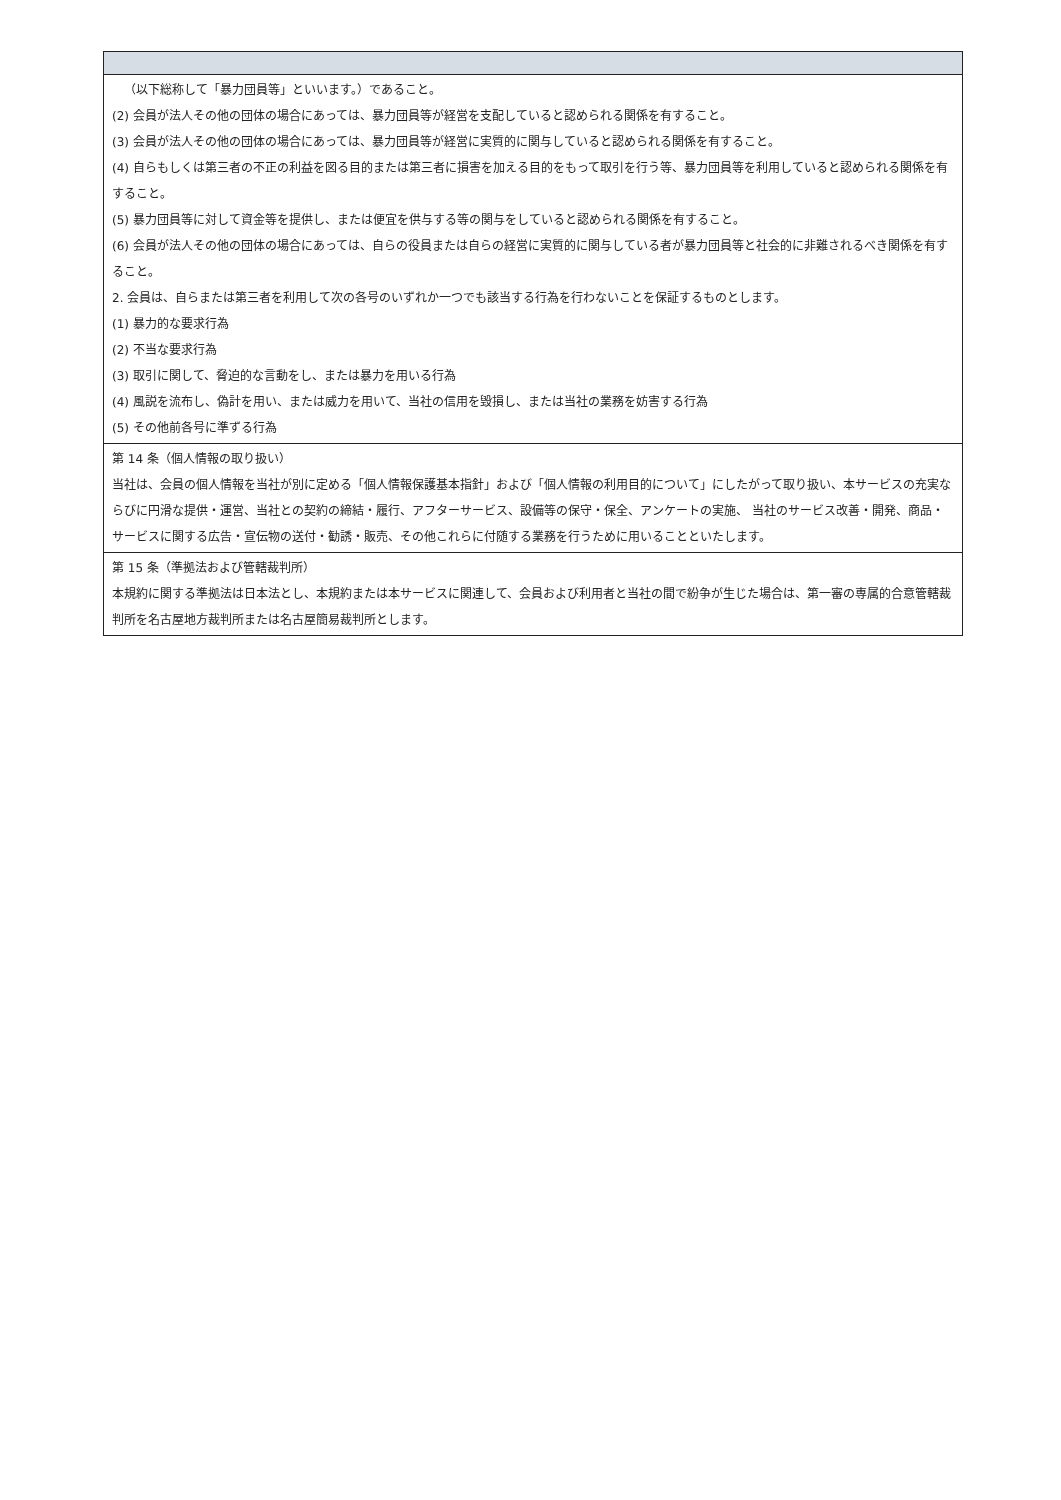| （以下総称して「暴力団員等」といいます。）であること。 (2) 会員が法人その他の団体の場合にあっては、暴力団員等が経営を支配していると認められる関係を有すること。 (3) 会員が法人その他の団体の場合にあっては、暴力団員等が経営に実質的に関与していると認められる関係を有すること。 (4) 自らもしくは第三者の不正の利益を図る目的または第三者に損害を加える目的をもって取引を行う等、暴力団員等を利用していると認められる関係を有すること。 (5) 暴力団員等に対して資金等を提供し、または便宜を供与する等の関与をしていると認められる関係を有すること。 (6) 会員が法人その他の団体の場合にあっては、自らの役員または自らの経営に実質的に関与している者が暴力団員等と社会的に非難されるべき関係を有すること。 2. 会員は、自らまたは第三者を利用して次の各号のいずれか一つでも該当する行為を行わないことを保証するものとします。 (1) 暴力的な要求行為 (2) 不当な要求行為 (3) 取引に関して、脅迫的な言動をし、または暴力を用いる行為 (4) 風説を流布し、偽計を用い、または威力を用いて、当社の信用を毀損し、または当社の業務を妨害する行為 (5) その他前各号に準ずる行為 |
| 第 14 条（個人情報の取り扱い） 当社は、会員の個人情報を当社が別に定める「個人情報保護基本指針」および「個人情報の利用目的について」にしたがって取り扱い、本サービスの充実ならびに円滑な提供・運営、当社との契約の締結・履行、アフターサービス、設備等の保守・保全、アンケートの実施、 当社のサービス改善・開発、商品・サービスに関する広告・宣伝物の送付・勧誘・販売、その他これらに付随する業務を行うために用いることといたします。 |
| 第 15 条（準拠法および管轄裁判所） 本規約に関する準拠法は日本法とし、本規約または本サービスに関連して、会員および利用者と当社の間で紛争が生じた場合は、第一審の専属的合意管轄裁判所を名古屋地方裁判所または名古屋簡易裁判所とします。 |